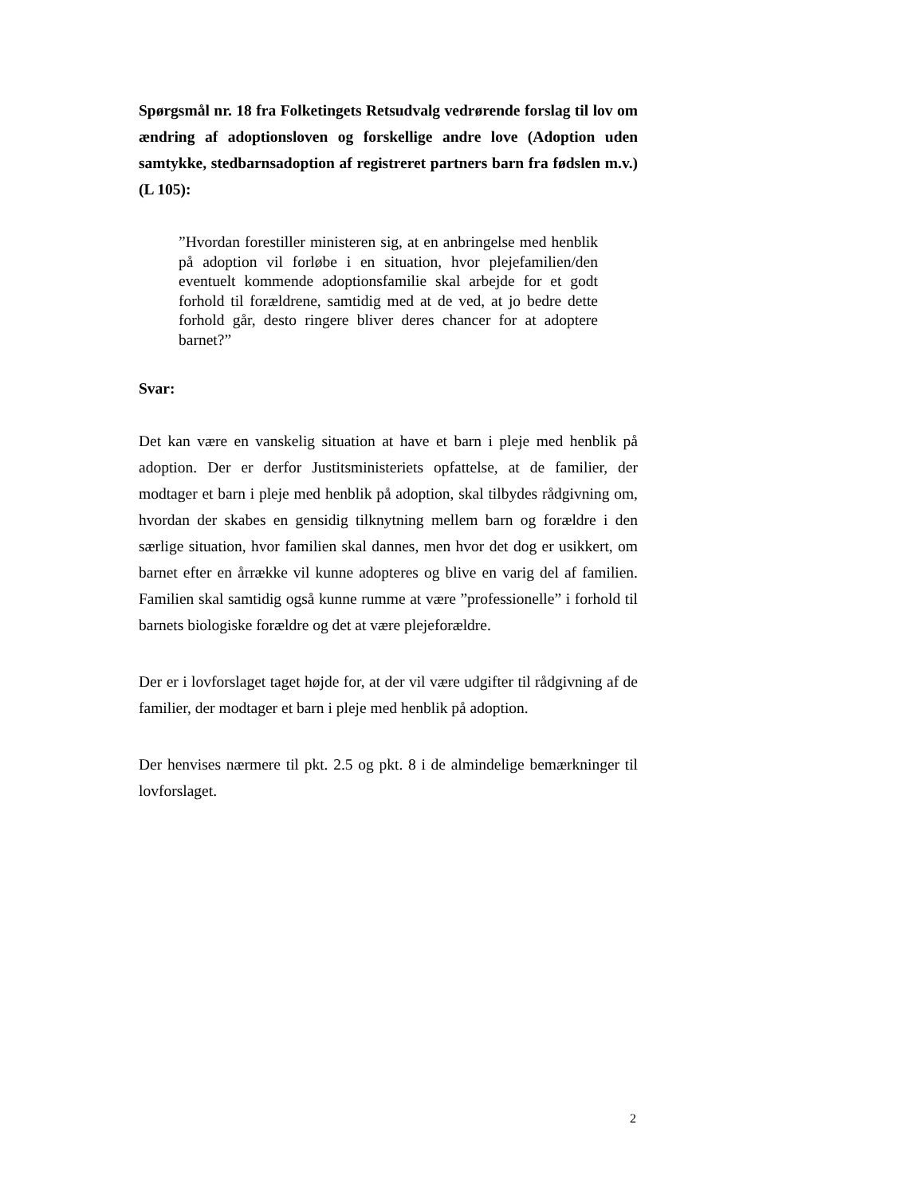Spørgsmål nr. 18 fra Folketingets Retsudvalg vedrørende forslag til lov om ændring af adoptionsloven og forskellige andre love (Adoption uden samtykke, stedbarnsadoption af registreret partners barn fra fødslen m.v.) (L 105):
”Hvordan forestiller ministeren sig, at en anbringelse med henblik på adoption vil forløbe i en situation, hvor plejefamilien/den eventuelt kommende adoptionsfamilie skal arbejde for et godt forhold til forældrene, samtidig med at de ved, at jo bedre dette forhold går, desto ringere bliver deres chancer for at adoptere barnet?”
Svar:
Det kan være en vanskelig situation at have et barn i pleje med henblik på adoption. Der er derfor Justitsministeriets opfattelse, at de familier, der modtager et barn i pleje med henblik på adoption, skal tilbydes rådgivning om, hvordan der skabes en gensidig tilknytning mellem barn og forældre i den særlige situation, hvor familien skal dannes, men hvor det dog er usikkert, om barnet efter en årrække vil kunne adopteres og blive en varig del af familien. Familien skal samtidig også kunne rumme at være ”professionelle” i forhold til barnets biologiske forældre og det at være plejeforældre.
Der er i lovforslaget taget højde for, at der vil være udgifter til rådgivning af de familier, der modtager et barn i pleje med henblik på adoption.
Der henvises nærmere til pkt. 2.5 og pkt. 8 i de almindelige bemærkninger til lovforslaget.
2